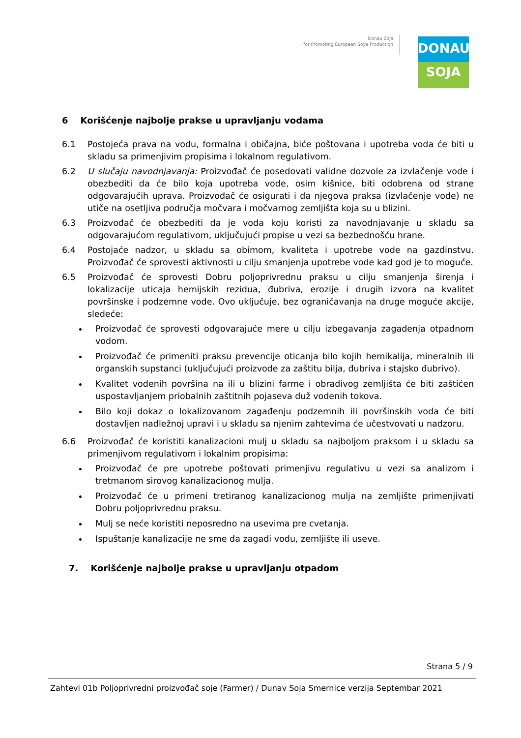Donau Soja
for Promoting European Soya Production
DONAU
SOJA
6 Korišćenje najbolje prakse u upravljanju vodama
6.1 Postojeća prava na vodu, formalna i običajna, biće poštovana i upotreba voda će biti u skladu sa primenjivim propisima i lokalnom regulativom.
6.2 U slučaju navodnjavanja: Proizvođač će posedovati validne dozvole za izvlačenje vode i obezbediti da će bilo koja upotreba vode, osim kišnice, biti odobrena od strane odgovarajućih uprava. Proizvođač će osigurati i da njegova praksa (izvlačenje vode) ne utiče na osetljiva područja močvara i močvarnog zemljišta koja su u blizini.
6.3 Proizvođač će obezbediti da je voda koju koristi za navodnjavanje u skladu sa odgovarajućom regulativom, uključujući propise u vezi sa bezbednošću hrane.
6.4 Postojaće nadzor, u skladu sa obimom, kvaliteta i upotrebe vode na gazdinstvu. Proizvođač će sprovesti aktivnosti u cilju smanjenja upotrebe vode kad god je to moguće.
6.5 Proizvođač će sprovesti Dobru poljoprivrednu praksu u cilju smanjenja širenja i lokalizacije uticaja hemijskih rezidua, đubriva, erozije i drugih izvora na kvalitet površinske i podzemne vode. Ovo uključuje, bez ograničavanja na druge moguće akcije, sledeće:
Proizvođač će sprovesti odgovarajuće mere u cilju izbegavanja zagađenja otpadnom vodom.
Proizvođač će primeniti praksu prevencije oticanja bilo kojih hemikalija, mineralnih ili organskih supstanci (uključujući proizvode za zaštitu bilja, đubriva i stajsko đubrivo).
Kvalitet vodenih površina na ili u blizini farme i obradivog zemljišta će biti zaštićen uspostavljanjem priobalnih zaštitnih pojaseva duž vodenih tokova.
Bilo koji dokaz o lokalizovanom zagađenju podzemnih ili površinskih voda će biti dostavljen nadležnoj upravi i u skladu sa njenim zahtevima će učestvovati u nadzoru.
6.6 Proizvođač će koristiti kanalizacioni mulj u skladu sa najboljom praksom i u skladu sa primenjivom regulativom i lokalnim propisima:
Proizvođač će pre upotrebe poštovati primenjivu regulativu u vezi sa analizom i tretmanom sirovog kanalizacionog mulja.
Proizvođač će u primeni tretiranog kanalizacionog mulja na zemljište primenjivati Dobru poljoprivrednu praksu.
Mulj se neće koristiti neposredno na usevima pre cvetanja.
Ispuštanje kanalizacije ne sme da zagadi vodu, zemljište ili useve.
7. Korišćenje najbolje prakse u upravljanju otpadom
Strana 5 / 9
Zahtevi 01b Poljoprivredni proizvođač soje (Farmer) / Dunav Soja Smernice verzija Septembar 2021